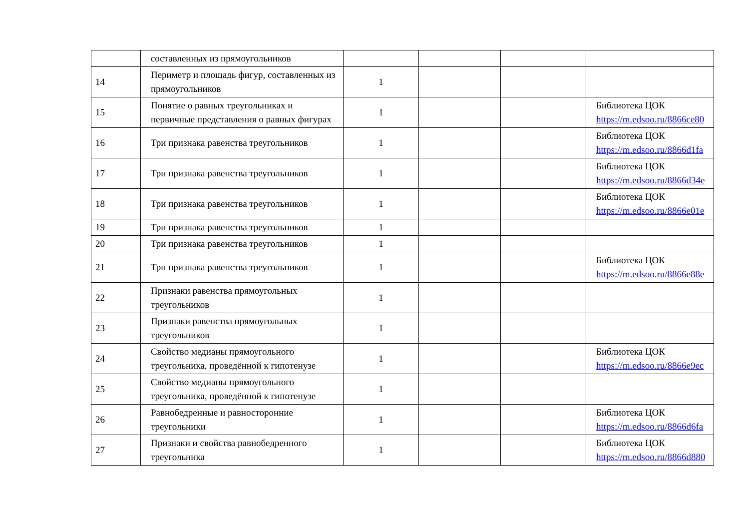| | составленных из прямоугольников | | | | |
| 14 | Периметр и площадь фигур, составленных из прямоугольников | 1 | | | |
| 15 | Понятие о равных треугольниках и первичные представления о равных фигурах | 1 | | | Библиотека ЦОК https://m.edsoo.ru/8866ce80 |
| 16 | Три признака равенства треугольников | 1 | | | Библиотека ЦОК https://m.edsoo.ru/8866d1fa |
| 17 | Три признака равенства треугольников | 1 | | | Библиотека ЦОК https://m.edsoo.ru/8866d34e |
| 18 | Три признака равенства треугольников | 1 | | | Библиотека ЦОК https://m.edsoo.ru/8866e01e |
| 19 | Три признака равенства треугольников | 1 | | | |
| 20 | Три признака равенства треугольников | 1 | | | |
| 21 | Три признака равенства треугольников | 1 | | | Библиотека ЦОК https://m.edsoo.ru/8866e88e |
| 22 | Признаки равенства прямоугольных треугольников | 1 | | | |
| 23 | Признаки равенства прямоугольных треугольников | 1 | | | |
| 24 | Свойство медианы прямоугольного треугольника, проведённой к гипотенузе | 1 | | | Библиотека ЦОК https://m.edsoo.ru/8866e9ec |
| 25 | Свойство медианы прямоугольного треугольника, проведённой к гипотенузе | 1 | | | |
| 26 | Равнобедренные и равносторонние треугольники | 1 | | | Библиотека ЦОК https://m.edsoo.ru/8866d6fa |
| 27 | Признаки и свойства равнобедренного треугольника | 1 | | | Библиотека ЦОК https://m.edsoo.ru/8866d880 |